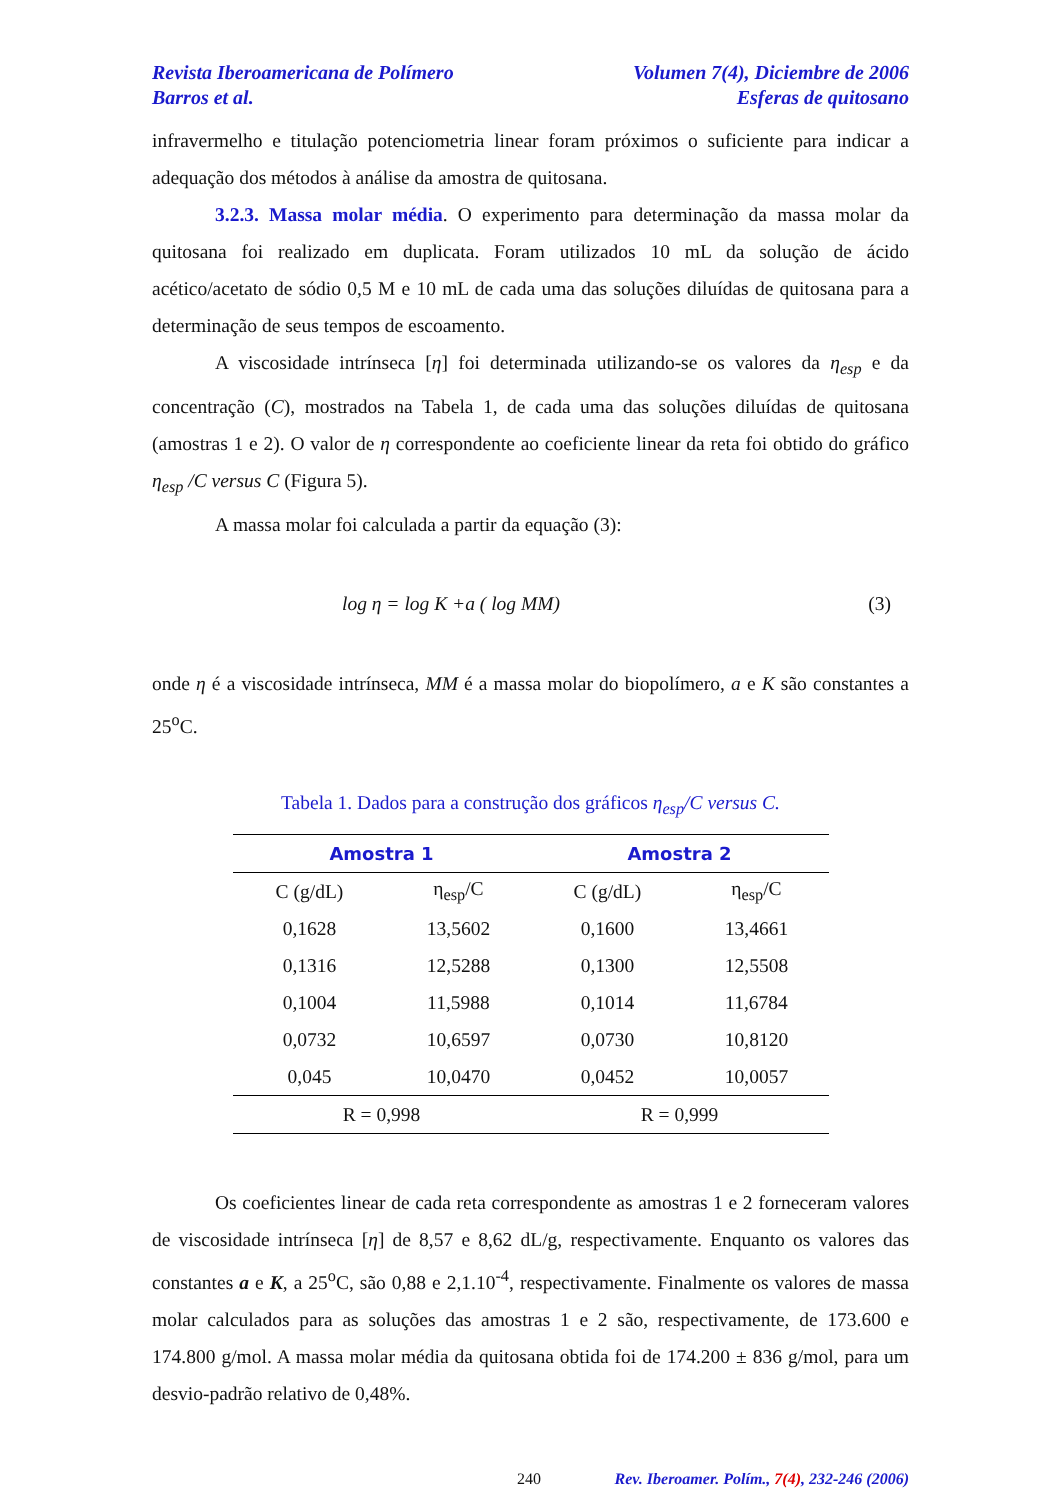Revista Iberoamericana de Polímero Volumen 7(4), Diciembre de 2006
Barros et al. Esferas de quitosano
infravermelho e titulação potenciometria linear foram próximos o suficiente para indicar a adequação dos métodos à análise da amostra de quitosana.
3.2.3. Massa molar média. O experimento para determinação da massa molar da quitosana foi realizado em duplicata. Foram utilizados 10 mL da solução de ácido acético/acetato de sódio 0,5 M e 10 mL de cada uma das soluções diluídas de quitosana para a determinação de seus tempos de escoamento.
A viscosidade intrínseca [η] foi determinada utilizando-se os valores da η<sub>esp</sub> e da concentração (C), mostrados na Tabela 1, de cada uma das soluções diluídas de quitosana (amostras 1 e 2). O valor de η correspondente ao coeficiente linear da reta foi obtido do gráfico η<sub>esp</sub> /C versus C (Figura 5).
A massa molar foi calculada a partir da equação (3):
log η = log K +a ( log MM) (3)
onde η é a viscosidade intrínseca, MM é a massa molar do biopolímero, a e K são constantes a 25<sup>o</sup>C.
Tabela 1. Dados para a construção dos gráficos η<sub>esp</sub>/C versus C.
| Amostra 1 | | Amostra 2 | |
| --- | --- | --- | --- |
| C (g/dL) | η<sub>esp</sub>/C | C (g/dL) | η<sub>esp</sub>/C |
| 0,1628 | 13,5602 | 0,1600 | 13,4661 |
| 0,1316 | 12,5288 | 0,1300 | 12,5508 |
| 0,1004 | 11,5988 | 0,1014 | 11,6784 |
| 0,0732 | 10,6597 | 0,0730 | 10,8120 |
| 0,045 | 10,0470 | 0,0452 | 10,0057 |
| R = 0,998 | | R = 0,999 | |
Os coeficientes linear de cada reta correspondente as amostras 1 e 2 forneceram valores de viscosidade intrínseca [η] de 8,57 e 8,62 dL/g, respectivamente. Enquanto os valores das constantes a e K, a 25<sup>o</sup>C, são 0,88 e 2,1.10<sup>-4</sup>, respectivamente. Finalmente os valores de massa molar calculados para as soluções das amostras 1 e 2 são, respectivamente, de 173.600 e 174.800 g/mol. A massa molar média da quitosana obtida foi de 174.200 ± 836 g/mol, para um desvio-padrão relativo de 0,48%.
240 Rev. Iberoamer. Polím., 7(4), 232-246 (2006)